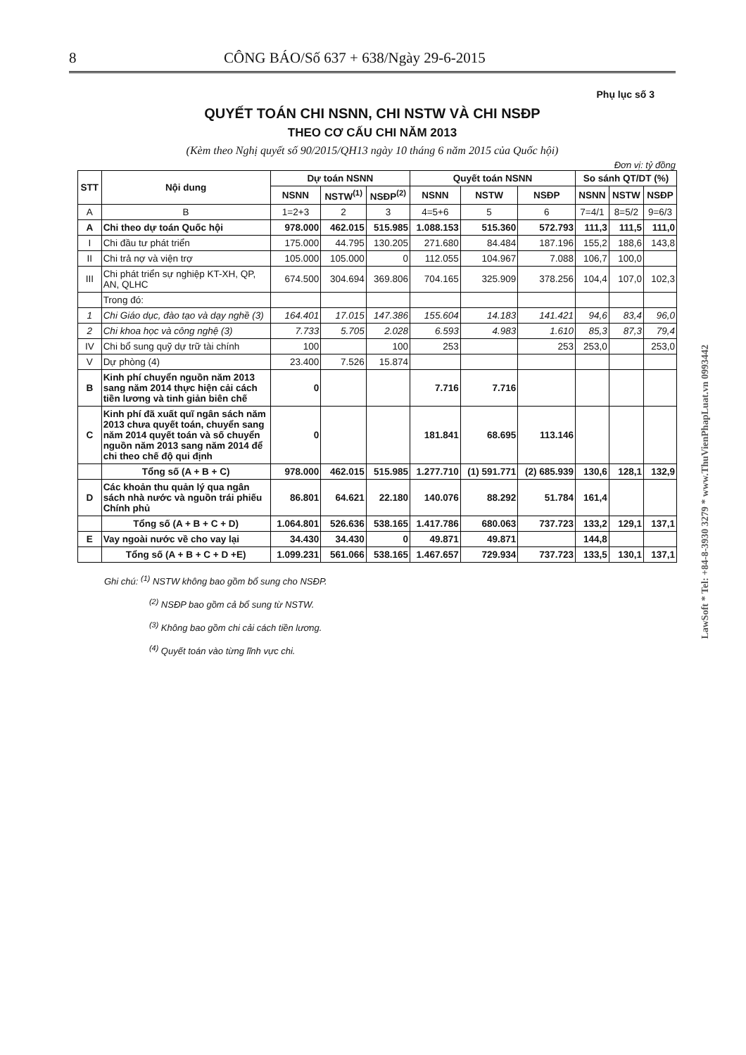8 CÔNG BÁO/Số 637 + 638/Ngày 29-6-2015
Phụ lục số 3
QUYẾT TOÁN CHI NSNN, CHI NSTW VÀ CHI NSĐP
THEO CƠ CẤU CHI NĂM 2013
(Kèm theo Nghị quyết số 90/2015/QH13 ngày 10 tháng 6 năm 2015 của Quốc hội)
Đơn vị: tỷ đồng
| STT | Nội dung | Dự toán NSNN | | | Quyết toán NSNN | | | So sánh QT/DT (%) | | |
| --- | --- | --- | --- | --- | --- | --- | --- | --- | --- | --- |
| | | NSNN | NSTW<sup>(1)</sup> | NSĐP<sup>(2)</sup> | NSNN | NSTW | NSĐP | NSNN | NSTW | NSĐP |
| A | B | 1=2+3 | 2 | 3 | 4=5+6 | 5 | 6 | 7=4/1 | 8=5/2 | 9=6/3 |
| A | Chi theo dự toán Quốc hội | 978.000 | 462.015 | 515.985 | 1.088.153 | 515.360 | 572.793 | 111,3 | 111,5 | 111,0 |
| I | Chi đầu tư phát triển | 175.000 | 44.795 | 130.205 | 271.680 | 84.484 | 187.196 | 155,2 | 188,6 | 143,8 |
| II | Chi trả nợ và viện trợ | 105.000 | 105.000 | 0 | 112.055 | 104.967 | 7.088 | 106,7 | 100,0 | |
| III | Chi phát triển sự nghiệp KT-XH, QP, AN, QLHC | 674.500 | 304.694 | 369.806 | 704.165 | 325.909 | 378.256 | 104,4 | 107,0 | 102,3 |
| | Trong đó: | | | | | | | | | |
| 1 | Chi Giáo dục, đào tạo và dạy nghề (3) | 164.401 | 17.015 | 147.386 | 155.604 | 14.183 | 141.421 | 94,6 | 83,4 | 96,0 |
| 2 | Chi khoa học và công nghệ (3) | 7.733 | 5.705 | 2.028 | 6.593 | 4.983 | 1.610 | 85,3 | 87,3 | 79,4 |
| IV | Chi bổ sung quỹ dự trữ tài chính | 100 | | 100 | 253 | | 253 | 253,0 | | 253,0 |
| V | Dự phòng (4) | 23.400 | 7.526 | 15.874 | | | | | | |
| B | Kinh phí chuyển nguồn năm 2013 sang năm 2014 thực hiện cải cách tiền lương và tinh giản biên chế | 0 | | | 7.716 | 7.716 | | | | |
| C | Kinh phí đã xuất quĩ ngân sách năm 2013 chưa quyết toán, chuyển sang năm 2014 quyết toán và số chuyển nguồn năm 2013 sang năm 2014 để chi theo chế độ qui định | 0 | | | 181.841 | 68.695 | 113.146 | | | |
| | Tổng số (A + B + C) | 978.000 | 462.015 | 515.985 | 1.277.710 | (1) 591.771 | (2) 685.939 | 130,6 | 128,1 | 132,9 |
| D | Các khoản thu quản lý qua ngân sách nhà nước và nguồn trái phiếu Chính phủ | 86.801 | 64.621 | 22.180 | 140.076 | 88.292 | 51.784 | 161,4 | | |
| | Tổng số (A + B + C + D) | 1.064.801 | 526.636 | 538.165 | 1.417.786 | 680.063 | 737.723 | 133,2 | 129,1 | 137,1 |
| E | Vay ngoài nước về cho vay lại | 34.430 | 34.430 | 0 | 49.871 | 49.871 | | 144,8 | | |
| | Tổng số (A + B + C + D +E) | 1.099.231 | 561.066 | 538.165 | 1.467.657 | 729.934 | 737.723 | 133,5 | 130,1 | 137,1 |
Ghi chú: <sup>(1)</sup> NSTW không bao gồm bổ sung cho NSĐP.
<sup>(2)</sup> NSĐP bao gồm cả bổ sung từ NSTW.
<sup>(3)</sup> Không bao gồm chi cải cách tiền lương.
<sup>(4)</sup> Quyết toán vào từng lĩnh vực chi.
LawSoft * Tel: +84-8-3930 3279 * www.ThuVienPhapLuat.vn 0993442